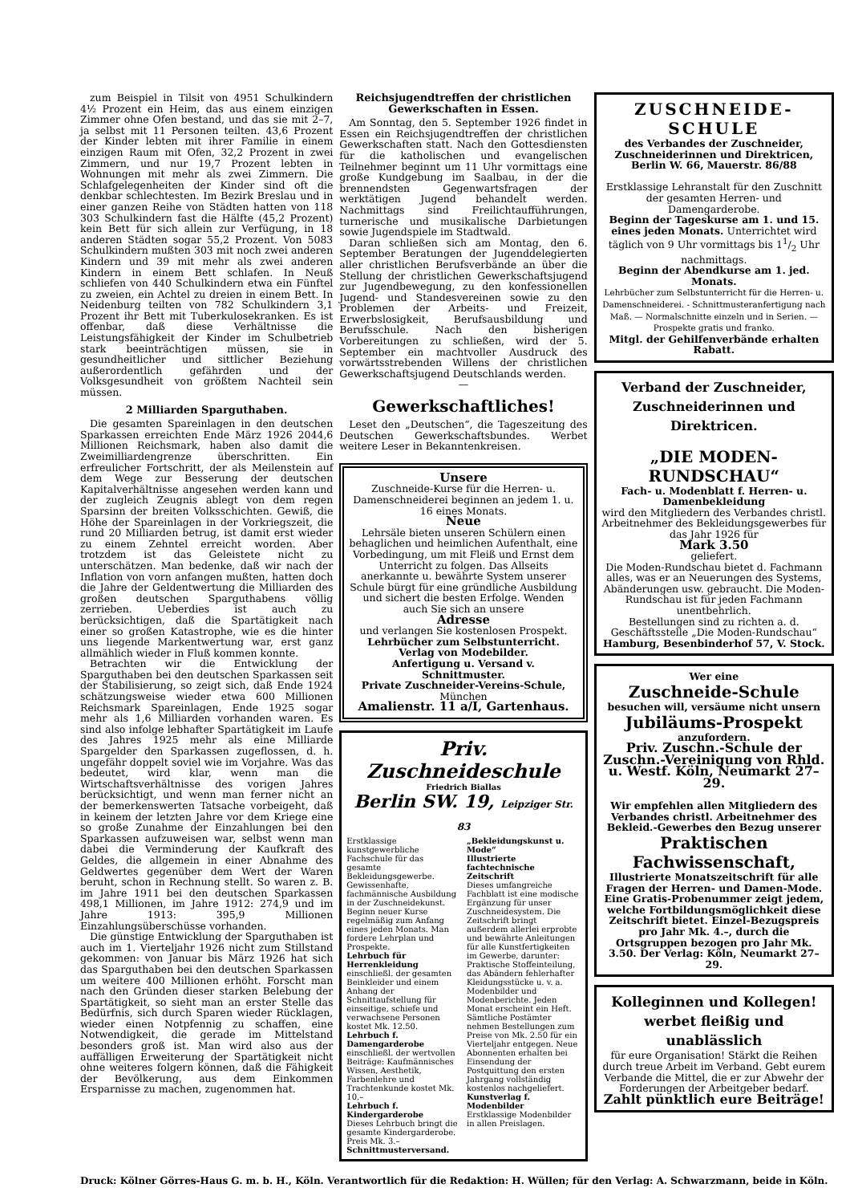zum Beispiel in Tilsit von 4951 Schulkindern 4½ Prozent ein Heim, das aus einem einzigen Zimmer ohne Ofen bestand, und das sie mit 2–7, ja selbst mit 11 Personen teilten. 43,6 Prozent der Kinder lebten mit ihrer Familie in einem einzigen Raum mit Ofen, 32,2 Prozent in zwei Zimmern, und nur 19,7 Prozent lebten in Wohnungen mit mehr als zwei Zimmern. Die Schlafgelegenheiten der Kinder sind oft die denkbar schlechtesten. Im Bezirk Breslau und in einer ganzen Reihe von Städten hatten von 118 303 Schulkindern fast die Hälfte (45,2 Prozent) kein Bett für sich allein zur Verfügung, in 18 anderen Städten sogar 55,2 Prozent. Von 5083 Schulkindern mußten 303 mit noch zwei anderen Kindern und 39 mit mehr als zwei anderen Kindern in einem Bett schlafen. In Neuß schliefen von 440 Schulkindern etwa ein Fünftel zu zweien, ein Achtel zu dreien in einem Bett. In Neidenburg teilten von 782 Schulkindern 3,1 Prozent ihr Bett mit Tuberkulosekranken. Es ist offenbar, daß diese Verhältnisse die Leistungsfähigkeit der Kinder im Schulbetrieb stark beeinträchtigen müssen, sie in gesundheitlicher und sittlicher Beziehung außerordentlich gefährden und der Volksgesundheit von größtem Nachteil sein müssen.
2 Milliarden Sparguthaben.
Die gesamten Spareinlagen in den deutschen Sparkassen erreichten Ende März 1926 2044,6 Millionen Reichsmark, haben also damit die Zweimilliardengrenze überschritten. Ein erfreulicher Fortschritt, der als Meilenstein auf dem Wege zur Besserung der deutschen Kapitalverhältnisse angesehen werden kann und der zugleich Zeugnis ablegt von dem regen Sparsinn der breiten Volksschichten. Gewiß, die Höhe der Spareinlagen in der Vorkriegszeit, die rund 20 Milliarden betrug, ist damit erst wieder zu einem Zehntel erreicht worden. Aber trotzdem ist das Geleistete nicht zu unterschätzen. Man bedenke, daß wir nach der Inflation von vorn anfangen mußten, hatten doch die Jahre der Geldentwertung die Milliarden des großen deutschen Sparguthabens völlig zerrieben. Ueberdies ist auch zu berücksichtigen, daß die Spartätigkeit nach einer so großen Katastrophe, wie es die hinter uns liegende Markentwertung war, erst ganz allmählich wieder in Fluß kommen konnte.
Betrachten wir die Entwicklung der Sparguthaben bei den deutschen Sparkassen seit der Stabilisierung, so zeigt sich, daß Ende 1924 schätzungsweise wieder etwa 600 Millionen Reichsmark Spareinlagen, Ende 1925 sogar mehr als 1,6 Milliarden vorhanden waren. Es sind also infolge lebhafter Spartätigkeit im Laufe des Jahres 1925 mehr als eine Milliarde Spargelder den Sparkassen zugeflossen, d. h. ungefähr doppelt soviel wie im Vorjahre. Was das bedeutet, wird klar, wenn man die Wirtschaftsverhältnisse des vorigen Jahres berücksichtigt, und wenn man ferner nicht an der bemerkenswerten Tatsache vorbeigeht, daß in keinem der letzten Jahre vor dem Kriege eine so große Zunahme der Einzahlungen bei den Sparkassen aufzuweisen war, selbst wenn man dabei die Verminderung der Kaufkraft des Geldes, die allgemein in einer Abnahme des Geldwertes gegenüber dem Wert der Waren beruht, schon in Rechnung stellt. So waren z. B. im Jahre 1911 bei den deutschen Sparkassen 498,1 Millionen, im Jahre 1912: 274,9 und im Jahre 1913: 395,9 Millionen Einzahlungsüberschüsse vorhanden.
Die günstige Entwicklung der Sparguthaben ist auch im 1. Vierteljahr 1926 nicht zum Stillstand gekommen: von Januar bis März 1926 hat sich das Sparguthaben bei den deutschen Sparkassen um weitere 400 Millionen erhöht. Forscht man nach den Gründen dieser starken Belebung der Spartätigkeit, so sieht man an erster Stelle das Bedürfnis, sich durch Sparen wieder Rücklagen, wieder einen Notpfennig zu schaffen, eine Notwendigkeit, die gerade im Mittelstand besonders groß ist. Man wird also aus der auffälligen Erweiterung der Spartätigkeit nicht ohne weiteres folgern können, daß die Fähigkeit der Bevölkerung, aus dem Einkommen Ersparnisse zu machen, zugenommen hat.
Reichsjugendtreffen der christlichen Gewerkschaften in Essen.
Am Sonntag, den 5. September 1926 findet in Essen ein Reichsjugendtreffen der christlichen Gewerkschaften statt. Nach den Gottesdiensten für die katholischen und evangelischen Teilnehmer beginnt um 11 Uhr vormittags eine große Kundgebung im Saalbau, in der die brennendsten Gegenwartsfragen der werktätigen Jugend behandelt werden. Nachmittags sind Freilichtaufführungen, turnerische und musikalische Darbietungen sowie Jugendspiele im Stadtwald.
Daran schließen sich am Montag, den 6. September Beratungen der Jugenddelegierten aller christlichen Berufsverbände an über die Stellung der christlichen Gewerkschaftsjugend zur Jugendbewegung, zu den konfessionellen Jugend- und Standesvereinen sowie zu den Problemen der Arbeits- und Freizeit, Erwerbslosigkeit, Berufsausbildung und Berufsschule. Nach den bisherigen Vorbereitungen zu schließen, wird der 5. September ein machtvoller Ausdruck des vorwärtsstrebenden Willens der christlichen Gewerkschaftsjugend Deutschlands werden.
—
Gewerkschaftliches!
Leset den „Deutschen“, die Tageszeitung des Deutschen Gewerkschaftsbundes. Werbet weitere Leser in Bekanntenkreisen.
Unsere
Zuschneide-Kurse für die Herren- u. Damenschneiderei beginnen an jedem 1. u. 16 eines Monats.
Neue
Lehrsäle bieten unseren Schülern einen behaglichen und heimlichen Aufenthalt, eine Vorbedingung, um mit Fleiß und Ernst dem Unterricht zu folgen. Das Allseits anerkannte u. bewährte System unserer Schule bürgt für eine gründliche Ausbildung und sichert die besten Erfolge. Wenden auch Sie sich an unsere
Adresse
und verlangen Sie kostenlosen Prospekt.
Lehrbücher zum Selbstunterricht.
Verlag von Modebilder.
Anfertigung u. Versand v. Schnittmuster.
Private Zuschneider-Vereins-Schule,
München
Amalienstr. 11 a/I, Gartenhaus.
Priv. Zuschneideschule
Friedrich Biallas
Berlin SW. 19, Leipziger Str. 83
Erstklassige kunstgewerbliche Fachschule für das gesamte Bekleidungsgewerbe. Gewissenhafte, fachmännische Ausbildung in der Zuschneidekunst. Beginn neuer Kurse regelmäßig zum Anfang eines jeden Monats. Man fordere Lehrplan und Prospekte.
Lehrbuch für Herrenkleidung
einschließl. der gesamten Beinkleider und einem Anhang der Schnittaufstellung für einseitige, schiefe und verwachsene Personen kostet Mk. 12.50.
Lehrbuch f. Damengarderobe
einschließl. der wertvollen Beiträge: Kaufmännisches Wissen, Aesthetik, Farbenlehre und Trachtenkunde kostet Mk. 10.–
Lehrbuch f. Kindergarderobe
Dieses Lehrbuch bringt die gesamte Kindergarderobe. Preis Mk. 3.–
Schnittmusterversand.
„Bekleidungskunst u. Mode“
Illustrierte fachtechnische Zeitschrift
Dieses umfangreiche Fachblatt ist eine modische Ergänzung für unser Zuschneidesystem. Die Zeitschrift bringt außerdem allerlei erprobte und bewährte Anleitungen für alle Kunstfertigkeiten im Gewerbe, darunter: Praktische Stoffeinteilung, das Abändern fehlerhafter Kleidungsstücke u. v. a. Modenbilder und Modenberichte. Jeden Monat erscheint ein Heft. Sämtliche Postämter nehmen Bestellungen zum Preise von Mk. 2.50 für ein Vierteljahr entgegen. Neue Abonnenten erhalten bei Einsendung der Postquittung den ersten Jahrgang vollständig kostenlos nachgeliefert.
Kunstverlag f. Modenbilder
Erstklassige Modenbilder in allen Preislagen.
ZUSCHNEIDE-SCHULE
des Verbandes der Zuschneider, Zuschneiderinnen und Direktricen, Berlin W. 66, Mauerstr. 86/88
Erstklassige Lehranstalt für den Zuschnitt der gesamten Herren- und Damengarderobe.
Beginn der Tageskurse am 1. und 15. eines jeden Monats. Unterrichtet wird täglich von 9 Uhr vormittags bis 11/2 Uhr nachmittags.
Beginn der Abendkurse am 1. jed. Monats.
Lehrbücher zum Selbstunterricht für die Herren- u. Damenschneiderei. - Schnittmusteranfertigung nach Maß. — Normalschnitte einzeln und in Serien. — Prospekte gratis und franko.
Mitgl. der Gehilfenverbände erhalten Rabatt.
Verband der Zuschneider, Zuschneiderinnen und Direktricen.
„DIE MODEN-RUNDSCHAU“
Fach- u. Modenblatt f. Herren- u. Damenbekleidung
wird den Mitgliedern des Verbandes christl. Arbeitnehmer des Bekleidungsgewerbes für das Jahr 1926 für
Mark 3.50
geliefert.
Die Moden-Rundschau bietet d. Fachmann alles, was er an Neuerungen des Systems, Abänderungen usw. gebraucht. Die Moden-Rundschau ist für jeden Fachmann unentbehrlich.
Bestellungen sind zu richten a. d. Geschäftsstelle „Die Moden-Rundschau“
Hamburg, Besenbinderhof 57, V. Stock.
Wer eine
Zuschneide-Schule
besuchen will, versäume nicht unsern
Jubiläums-Prospekt
anzufordern.
Priv. Zuschn.-Schule der Zuschn.-Vereinigung von Rhld. u. Westf. Köln, Neumarkt 27–29.
Wir empfehlen allen Mitgliedern des Verbandes christl. Arbeitnehmer des Bekleid.-Gewerbes den Bezug unserer
Praktischen Fachwissenschaft,
Illustrierte Monatszeitschrift für alle Fragen der Herren- und Damen-Mode. Eine Gratis-Probenummer zeigt jedem, welche Fortbildungsmöglichkeit diese Zeitschrift bietet. Einzel-Bezugspreis pro Jahr Mk. 4.–, durch die Ortsgruppen bezogen pro Jahr Mk. 3.50. Der Verlag: Köln, Neumarkt 27–29.
Kolleginnen und Kollegen! werbet fleißig und unablässlich
für eure Organisation! Stärkt die Reihen durch treue Arbeit im Verband. Gebt eurem Verbande die Mittel, die er zur Abwehr der Forderungen der Arbeitgeber bedarf.
Zahlt pünktlich eure Beiträge!
Druck: Kölner Görres-Haus G. m. b. H., Köln. Verantwortlich für die Redaktion: H. Wüllen; für den Verlag: A. Schwarzmann, beide in Köln.